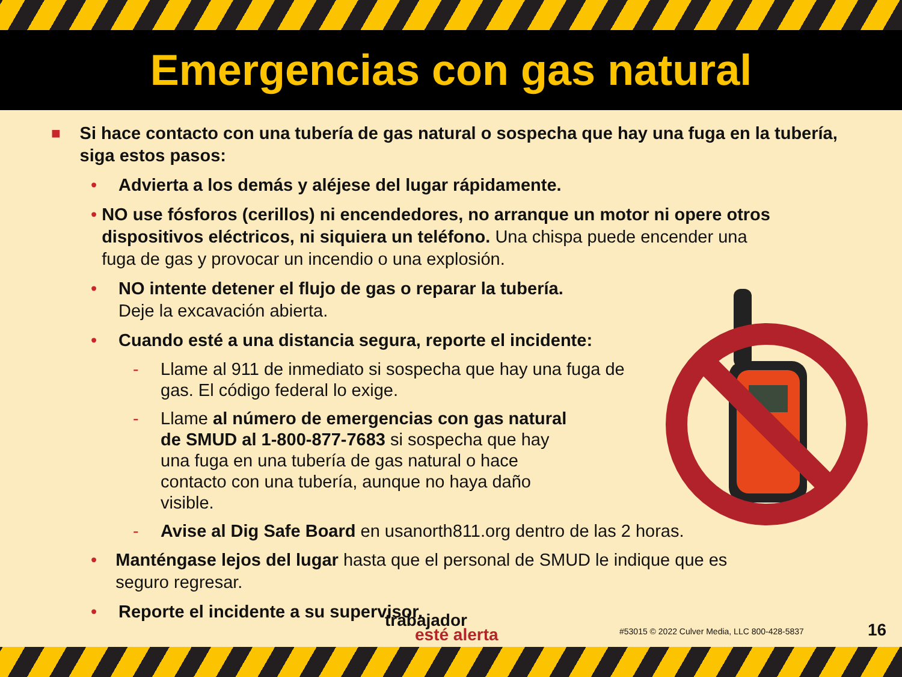Emergencias con gas natural
■ Si hace contacto con una tubería de gas natural o sospecha que hay una fuga en la tubería, siga estos pasos:
• Advierta a los demás y aléjese del lugar rápidamente.
• NO use fósforos (cerillos) ni encendedores, no arranque un motor ni opere otros dispositivos eléctricos, ni siquiera un teléfono. Una chispa puede encender una fuga de gas y provocar un incendio o una explosión.
• NO intente detener el flujo de gas o reparar la tubería.
Deje la excavación abierta.
• Cuando esté a una distancia segura, reporte el incidente:
- Llame al 911 de inmediato si sospecha que hay una fuga de gas. El código federal lo exige.
- Llame al número de emergencias con gas natural de SMUD al 1-800-877-7683 si sospecha que hay una fuga en una tubería de gas natural o hace contacto con una tubería, aunque no haya daño visible.
- Avise al Dig Safe Board en usanorth811.org dentro de las 2 horas.
• Manténgase lejos del lugar hasta que el personal de SMUD le indique que es seguro regresar.
• Reporte el incidente a su supervisor.
trabajador
esté alerta
#53015 © 2022 Culver Media, LLC 800-428-5837
16